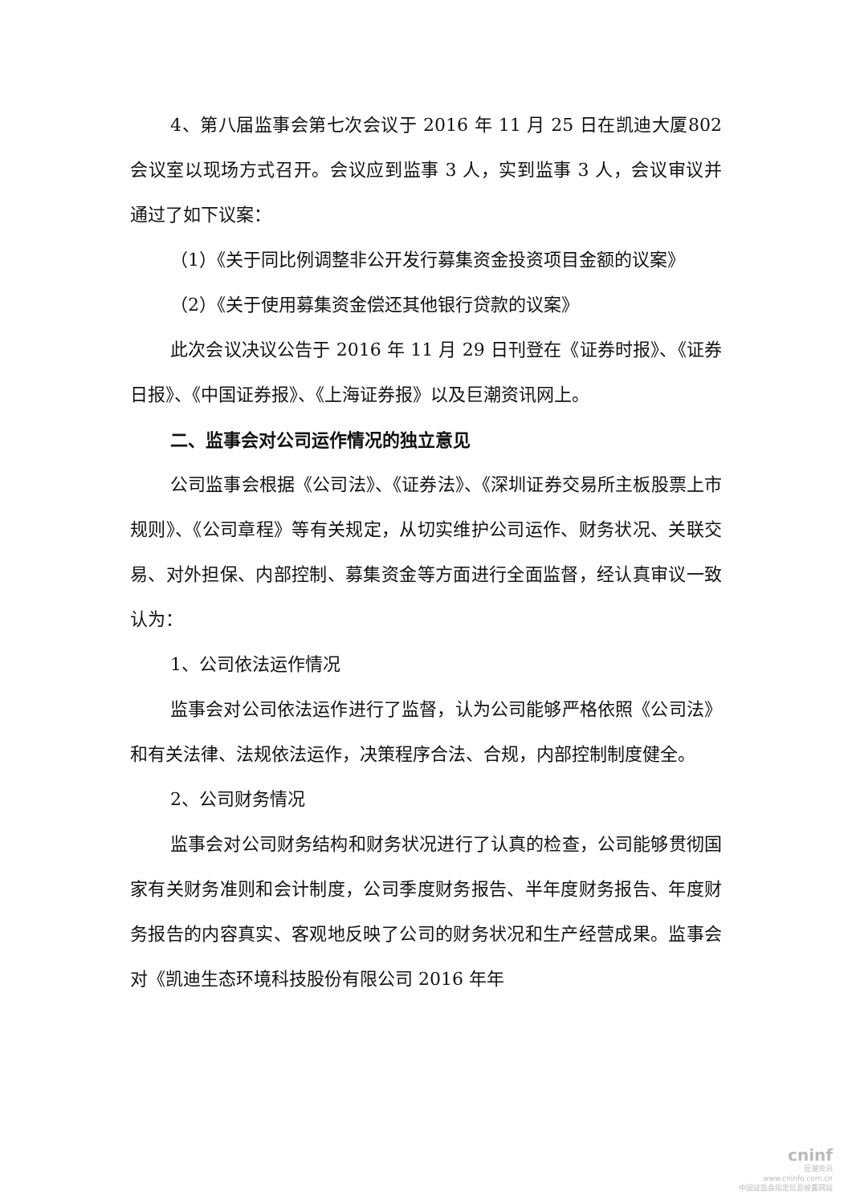4、第八届监事会第七次会议于 2016 年 11 月 25 日在凯迪大厦802 会议室以现场方式召开。会议应到监事 3 人，实到监事 3 人，会议审议并通过了如下议案：
（1）《关于同比例调整非公开发行募集资金投资项目金额的议案》
（2）《关于使用募集资金偿还其他银行贷款的议案》
此次会议决议公告于 2016 年 11 月 29 日刊登在《证券时报》、《证券日报》、《中国证券报》、《上海证券报》以及巨潮资讯网上。
二、监事会对公司运作情况的独立意见
公司监事会根据《公司法》、《证券法》、《深圳证券交易所主板股票上市规则》、《公司章程》等有关规定，从切实维护公司运作、财务状况、关联交易、对外担保、内部控制、募集资金等方面进行全面监督，经认真审议一致认为：
1、公司依法运作情况
监事会对公司依法运作进行了监督，认为公司能够严格依照《公司法》和有关法律、法规依法运作，决策程序合法、合规，内部控制制度健全。
2、公司财务情况
监事会对公司财务结构和财务状况进行了认真的检查，公司能够贯彻国家有关财务准则和会计制度，公司季度财务报告、半年度财务报告、年度财务报告的内容真实、客观地反映了公司的财务状况和生产经营成果。监事会对《凯迪生态环境科技股份有限公司 2016 年年
cninf
巨潮资讯
www.cninfo.com.cn
中国证监会指定信息披露网站